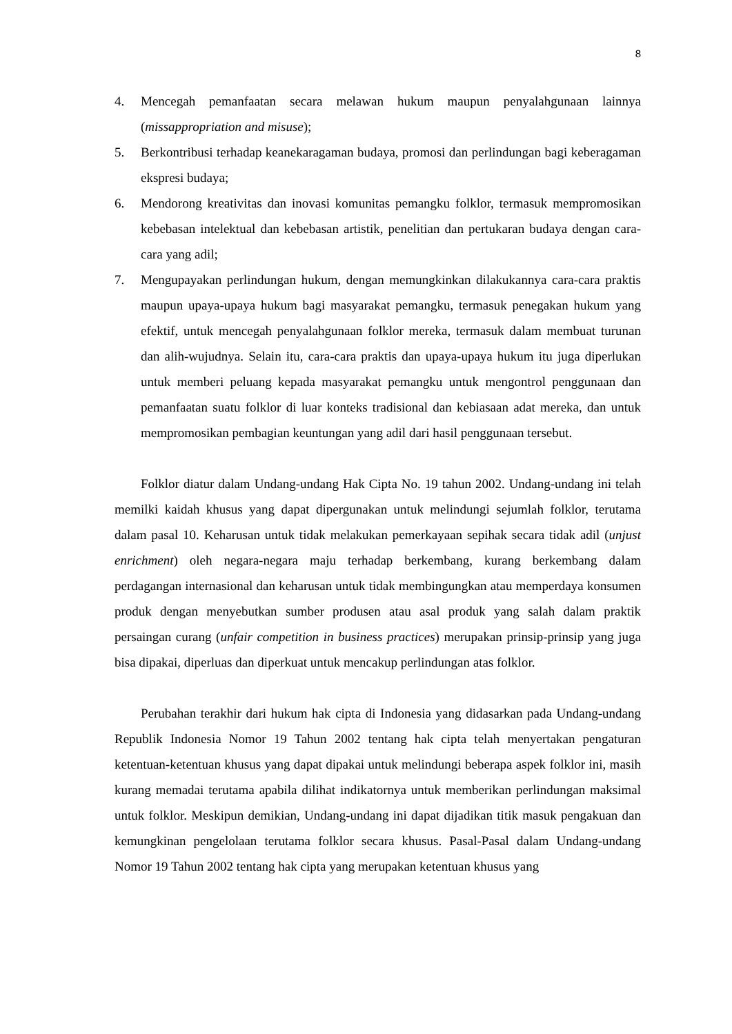8
4. Mencegah pemanfaatan secara melawan hukum maupun penyalahgunaan lainnya (missappropriation and misuse);
5. Berkontribusi terhadap keanekaragaman budaya, promosi dan perlindungan bagi keberagaman ekspresi budaya;
6. Mendorong kreativitas dan inovasi komunitas pemangku folklor, termasuk mempromosikan kebebasan intelektual dan kebebasan artistik, penelitian dan pertukaran budaya dengan cara-cara yang adil;
7. Mengupayakan perlindungan hukum, dengan memungkinkan dilakukannya cara-cara praktis maupun upaya-upaya hukum bagi masyarakat pemangku, termasuk penegakan hukum yang efektif, untuk mencegah penyalahgunaan folklor mereka, termasuk dalam membuat turunan dan alih-wujudnya. Selain itu, cara-cara praktis dan upaya-upaya hukum itu juga diperlukan untuk memberi peluang kepada masyarakat pemangku untuk mengontrol penggunaan dan pemanfaatan suatu folklor di luar konteks tradisional dan kebiasaan adat mereka, dan untuk mempromosikan pembagian keuntungan yang adil dari hasil penggunaan tersebut.
Folklor diatur dalam Undang-undang Hak Cipta No. 19 tahun 2002. Undang-undang ini telah memilki kaidah khusus yang dapat dipergunakan untuk melindungi sejumlah folklor, terutama dalam pasal 10. Keharusan untuk tidak melakukan pemerkayaan sepihak secara tidak adil (unjust enrichment) oleh negara-negara maju terhadap berkembang, kurang berkembang dalam perdagangan internasional dan keharusan untuk tidak membingungkan atau memperdaya konsumen produk dengan menyebutkan sumber produsen atau asal produk yang salah dalam praktik persaingan curang (unfair competition in business practices) merupakan prinsip-prinsip yang juga bisa dipakai, diperluas dan diperkuat untuk mencakup perlindungan atas folklor.
Perubahan terakhir dari hukum hak cipta di Indonesia yang didasarkan pada Undang-undang Republik Indonesia Nomor 19 Tahun 2002 tentang hak cipta telah menyertakan pengaturan ketentuan-ketentuan khusus yang dapat dipakai untuk melindungi beberapa aspek folklor ini, masih kurang memadai terutama apabila dilihat indikatornya untuk memberikan perlindungan maksimal untuk folklor. Meskipun demikian, Undang-undang ini dapat dijadikan titik masuk pengakuan dan kemungkinan pengelolaan terutama folklor secara khusus. Pasal-Pasal dalam Undang-undang Nomor 19 Tahun 2002 tentang hak cipta yang merupakan ketentuan khusus yang